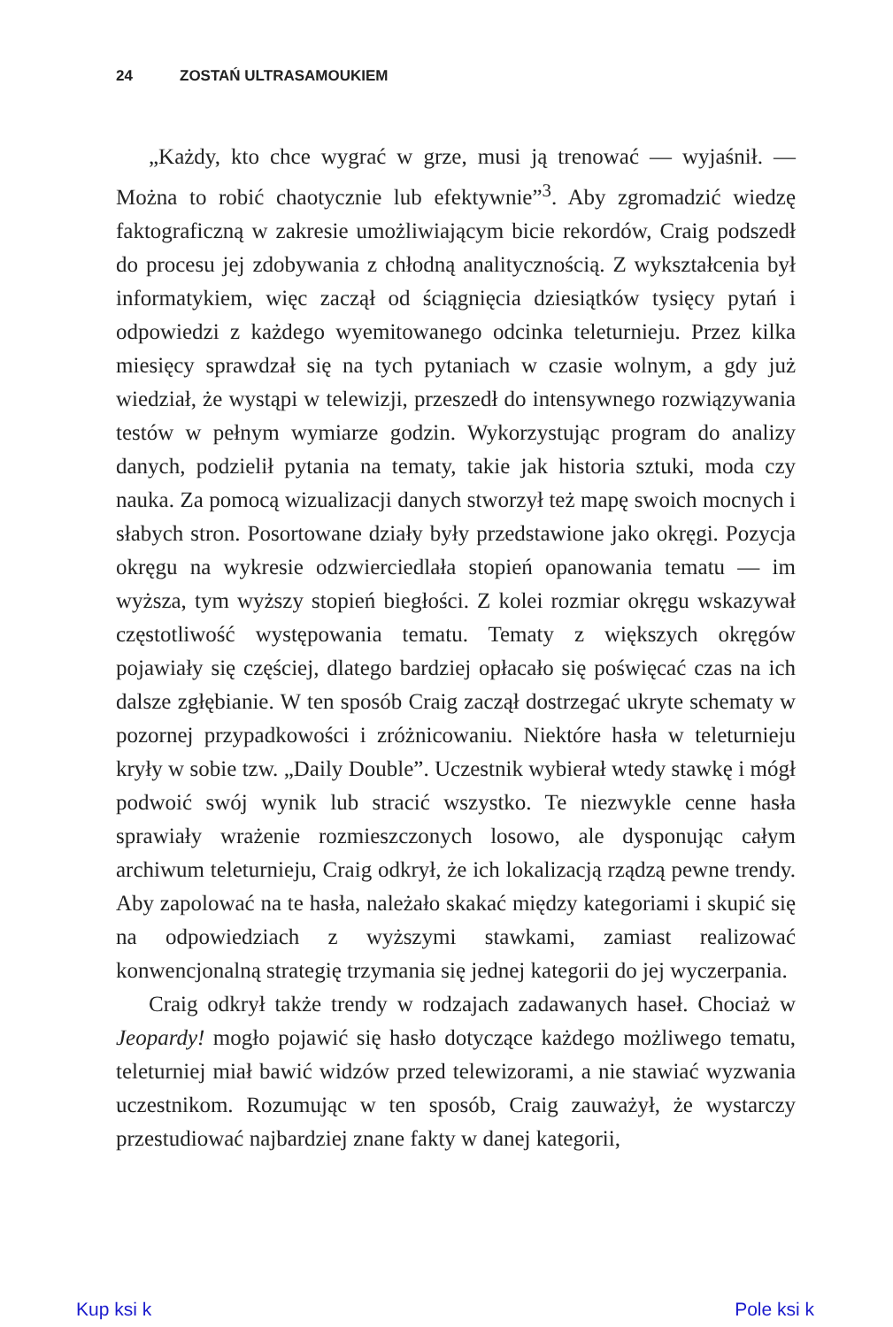24 ZOSTAŃ ULTRASAMOUKIEM
„Każdy, kto chce wygrać w grze, musi ją trenować — wyjaśnił. — Można to robić chaotycznie lub efektywnie”<sup>3</sup>. Aby zgromadzić wiedzę faktograficzną w zakresie umożliwiającym bicie rekordów, Craig podszedł do procesu jej zdobywania z chłodną analitycznością. Z wykształcenia był informatykiem, więc zaczął od ściągnięcia dziesiątków tysięcy pytań i odpowiedzi z każdego wyemitowanego odcinka teleturnieju. Przez kilka miesięcy sprawdzał się na tych pytaniach w czasie wolnym, a gdy już wiedział, że wystąpi w telewizji, przeszedł do intensywnego rozwiązywania testów w pełnym wymiarze godzin. Wykorzystując program do analizy danych, podzielił pytania na tematy, takie jak historia sztuki, moda czy nauka. Za pomocą wizualizacji danych stworzył też mapę swoich mocnych i słabych stron. Posortowane działy były przedstawione jako okręgi. Pozycja okręgu na wykresie odzwierciedlała stopień opanowania tematu — im wyższa, tym wyższy stopień biegłości. Z kolei rozmiar okręgu wskazywał częstotliwość występowania tematu. Tematy z większych okręgów pojawiały się częściej, dlatego bardziej opłacało się poświęcać czas na ich dalsze zgłębianie. W ten sposób Craig zaczął dostrzegać ukryte schematy w pozornej przypadkowości i zróżnicowaniu. Niektóre hasła w teleturnieju kryły w sobie tzw. „Daily Double”. Uczestnik wybierał wtedy stawkę i mógł podwoić swój wynik lub stracić wszystko. Te niezwykle cenne hasła sprawiały wrażenie rozmieszczonych losowo, ale dysponując całym archiwum teleturnieju, Craig odkrył, że ich lokalizacją rządzą pewne trendy. Aby zapolować na te hasła, należało skakać między kategoriami i skupić się na odpowiedziach z wyższymi stawkami, zamiast realizować konwencjonalną strategię trzymania się jednej kategorii do jej wyczerpania.
Craig odkrył także trendy w rodzajach zadawanych haseł. Chociaż w Jeopardy! mogło pojawić się hasło dotyczące każdego możliwego tematu, teleturniej miał bawić widzów przed telewizorami, a nie stawiać wyzwania uczestnikom. Rozumując w ten sposób, Craig zauważył, że wystarczy przestudiować najbardziej znane fakty w danej kategorii,
Kup ksi k Pole ksi k